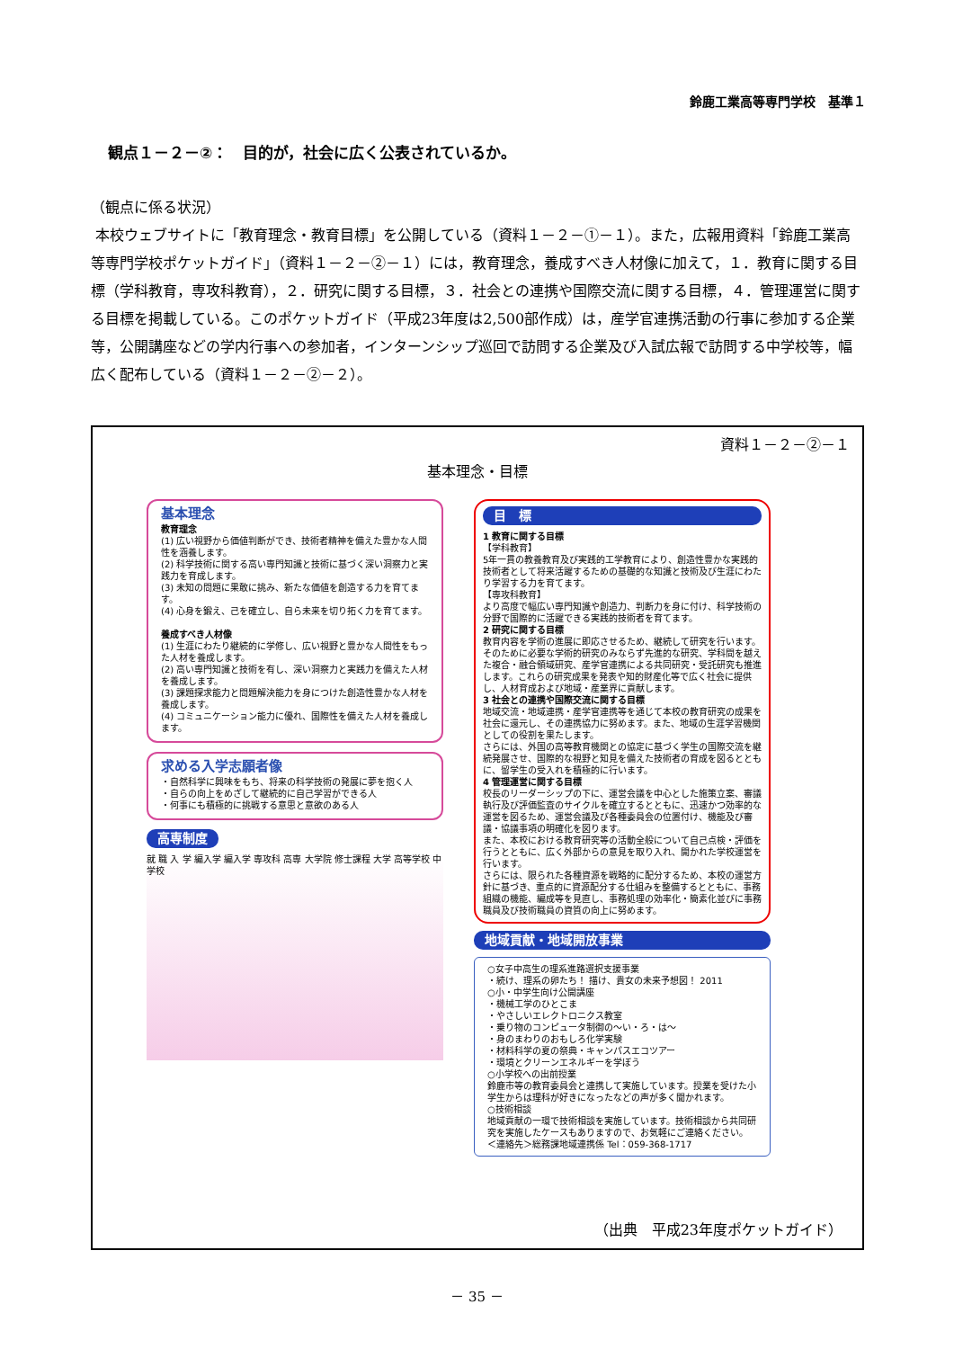鈴鹿工業高等専門学校　基準１
観点１－２－②：　目的が，社会に広く公表されているか。
（観点に係る状況）
本校ウェブサイトに「教育理念・教育目標」を公開している（資料１－２－①－１）。また，広報用資料「鈴鹿工業高等専門学校ポケットガイド」（資料１－２－②－１）には，教育理念，養成すべき人材像に加えて，１．教育に関する目標（学科教育，専攻科教育），２．研究に関する目標，３．社会との連携や国際交流に関する目標，４．管理運営に関する目標を掲載している。このポケットガイド（平成23年度は2,500部作成）は，産学官連携活動の行事に参加する企業等，公開講座などの学内行事への参加者，インターンシップ巡回で訪問する企業及び入試広報で訪問する中学校等，幅広く配布している（資料１－２－②－２）。
資料１－２－②－１
基本理念・目標
基本理念
教育理念
(1) 広い視野から価値判断ができ、技術者精神を備えた豊かな人間性を涵養します。
(2) 科学技術に関する高い専門知識と技術に基づく深い洞察力と実践力を育成します。
(3) 未知の問題に果敢に挑み、新たな価値を創造する力を育てます。
(4) 心身を鍛え、己を確立し、自ら未来を切り拓く力を育てます。
養成すべき人材像
(1) 生涯にわたり継続的に学修し、広い視野と豊かな人間性をもった人材を養成します。
(2) 高い専門知識と技術を有し、深い洞察力と実践力を備えた人材を養成します。
(3) 課題探求能力と問題解決能力を身につけた創造性豊かな人材を養成します。
(4) コミュニケーション能力に優れ、国際性を備えた人材を養成します。
求める入学志願者像
・自然科学に興味をもち、将来の科学技術の発展に夢を抱く人
・自らの向上をめざして継続的に自己学習ができる人
・何事にも積極的に挑戦する意思と意欲のある人
高専制度
就 職 入 学 編入学 編入学 専攻科 高専 大学院 修士課程 大学 高等学校 中学校
目　標
1 教育に関する目標
【学科教育】
5年一貫の教養教育及び実践的工学教育により、創造性豊かな実践的技術者として将来活躍するための基礎的な知識と技術及び生涯にわたり学習する力を育てます。
【専攻科教育】
より高度で幅広い専門知識や創造力、判断力を身に付け、科学技術の分野で国際的に活躍できる実践的技術者を育てます。
2 研究に関する目標
教育内容を学術の進展に即応させるため、継続して研究を行います。そのために必要な学術的研究のみならず先進的な研究、学科間を越えた複合・融合領域研究、産学官連携による共同研究・受託研究も推進します。これらの研究成果を発表や知的財産化等で広く社会に提供し、人材育成および地域・産業界に貢献します。
3 社会との連携や国際交流に関する目標
地域交流・地域連携・産学官連携等を通じて本校の教育研究の成果を社会に還元し、その連携協力に努めます。また、地域の生涯学習機関としての役割を果たします。
さらには、外国の高等教育機関との協定に基づく学生の国際交流を継続発展させ、国際的な視野と知見を備えた技術者の育成を図るとともに、留学生の受入れを積極的に行います。
4 管理運営に関する目標
校長のリーダーシップの下に、運営会議を中心とした施策立案、審議執行及び評価監査のサイクルを確立するとともに、迅速かつ効率的な運営を図るため、運営会議及び各種委員会の位置付け、機能及び審議・協議事項の明確化を図ります。
また、本校における教育研究等の活動全般について自己点検・評価を行うとともに、広く外部からの意見を取り入れ、開かれた学校運営を行います。
さらには、限られた各種資源を戦略的に配分するため、本校の運営方針に基づき、重点的に資源配分する仕組みを整備するとともに、事務組織の機能、編成等を見直し、事務処理の効率化・簡素化並びに事務職員及び技術職員の資質の向上に努めます。
地域貢献・地域開放事業
○女子中高生の理系進路選択支援事業
・続け、理系の卵たち！ 描け、貴女の未来予想図！ 2011
○小・中学生向け公開講座
・機械工学のひとこま
・やさしいエレクトロニクス教室
・乗り物のコンピュータ制御の～い・ろ・は～
・身のまわりのおもしろ化学実験
・材料科学の夏の祭典・キャンパスエコツアー
・環境とクリーンエネルギーを学ぼう
○小学校への出前授業
鈴鹿市等の教育委員会と連携して実施しています。授業を受けた小学生からは理科が好きになったなどの声が多く聞かれます。
○技術相談
地域貢献の一環で技術相談を実施しています。技術相談から共同研究を実施したケースもありますので、お気軽にご連絡ください。
＜連絡先＞総務課地域連携係 Tel：059-368-1717
（出典　平成23年度ポケットガイド）
－ 35 －